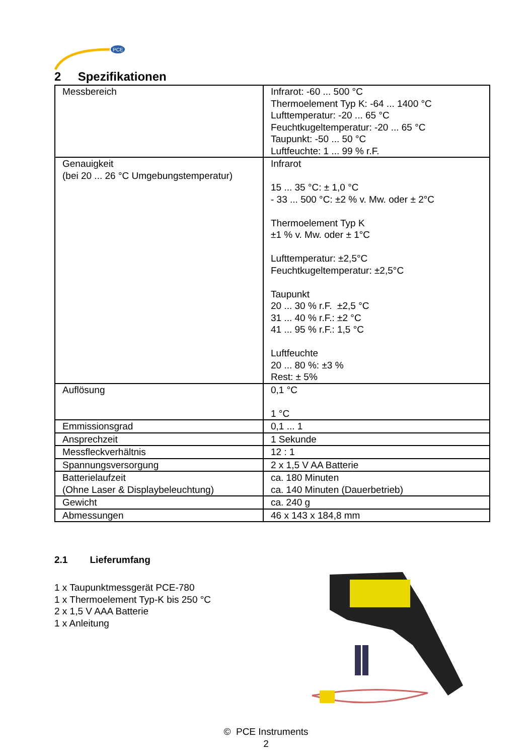PCE
2 Spezifikationen
| Messbereich | Infrarot: -60 ... 500 °C Thermoelement Typ K: -64 ... 1400 °C Lufttemperatur: -20 ... 65 °C Feuchtkugeltemperatur: -20 ... 65 °C Taupunkt: -50 ... 50 °C Luftfeuchte: 1 ... 99 % r.F. |
| Genauigkeit (bei 20 ... 26 °C Umgebungstemperatur) | Infrarot 15 ... 35 °C: ± 1,0 °C - 33 ... 500 °C: ±2 % v. Mw. oder ± 2°C Thermoelement Typ K ±1 % v. Mw. oder ± 1°C Lufttemperatur: ±2,5°C Feuchtkugeltemperatur: ±2,5°C Taupunkt 20 ... 30 % r.F. ±2,5 °C 31 ... 40 % r.F.: ±2 °C 41 ... 95 % r.F.: 1,5 °C Luftfeuchte 20 ... 80 %: ±3 % Rest: ± 5% |
| Auflösung | 0,1 °C 1 °C |
| Emmissionsgrad | 0,1 ... 1 |
| Ansprechzeit | 1 Sekunde |
| Messfleckverhältnis | 12 : 1 |
| Spannungsversorgung | 2 x 1,5 V AA Batterie |
| Batterielaufzeit (Ohne Laser & Displaybeleuchtung) | ca. 180 Minuten ca. 140 Minuten (Dauerbetrieb) |
| Gewicht | ca. 240 g |
| Abmessungen | 46 x 143 x 184,8 mm |
2.1 Lieferumfang
1 x Taupunktmessgerät PCE-780
1 x Thermoelement Typ-K bis 250 °C
2 x 1,5 V AAA Batterie
1 x Anleitung
© PCE Instruments
2